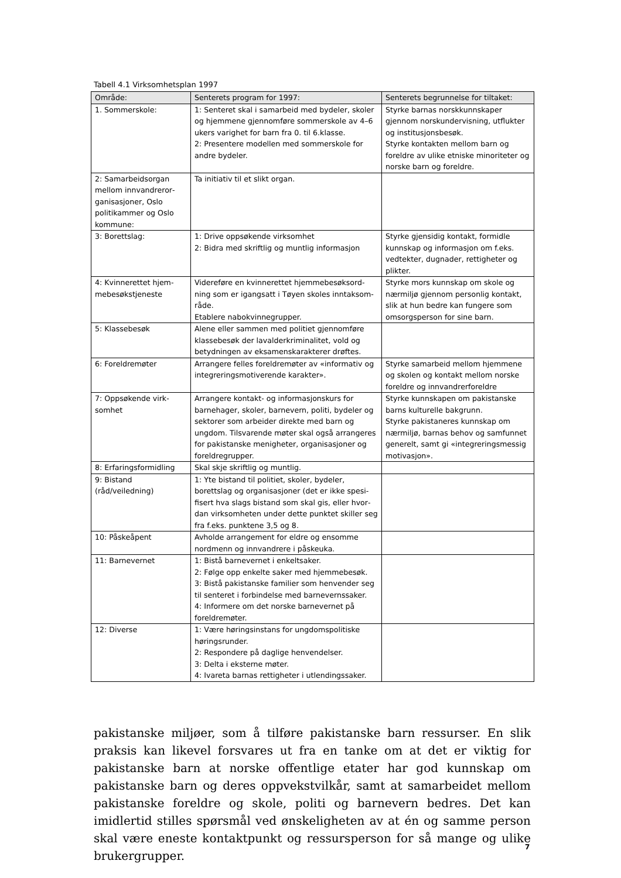Tabell 4.1 Virksomhetsplan 1997
| Område: | Senterets program for 1997: | Senterets begrunnelse for tiltaket: |
| --- | --- | --- |
| 1. Sommerskole: | 1: Senteret skal i samarbeid med bydeler, skoler og hjemmene gjennomføre sommerskole av 4–6 ukers varighet for barn fra 0. til 6.klasse. 2: Presentere modellen med sommerskole for andre bydeler. | Styrke barnas norskkunnskaper gjennom norskundervisning, utflukter og institusjonsbesøk. Styrke kontakten mellom barn og foreldre av ulike etniske minoriteter og norske barn og foreldre. |
| 2: Samarbeidsorgan mellom innvandreror­ganisasjoner, Oslo politikammer og Oslo kommune: | Ta initiativ til et slikt organ. | |
| 3: Borettslag: | 1: Drive oppsøkende virksomhet 2: Bidra med skriftlig og muntlig informasjon | Styrke gjensidig kontakt, formidle kunnskap og informasjon om f.eks. vedtekter, dugnader, rettigheter og plikter. |
| 4: Kvinnerettet hjem­mebesøkstjeneste | Videreføre en kvinnerettet hjemmebesøksord­ning som er igangsatt i Tøyen skoles inntaksom­råde. Etablere nabokvinnegrupper. | Styrke mors kunnskap om skole og nærmiljø gjennom personlig kontakt, slik at hun bedre kan fungere som omsorgsperson for sine barn. |
| 5: Klassebesøk | Alene eller sammen med politiet gjennomføre klassebesøk der lavalderkriminalitet, vold og betydningen av eksamenskarakterer drøftes. | |
| 6: Foreldremøter | Arrangere felles foreldremøter av «informativ og integreringsmotiverende karakter». | Styrke samarbeid mellom hjemmene og skolen og kontakt mellom norske foreldre og innvandrerforeldre |
| 7: Oppsøkende virk­somhet | Arrangere kontakt- og informasjonskurs for barnehager, skoler, barnevern, politi, bydeler og sektorer som arbeider direkte med barn og ungdom. Tilsvarende møter skal også arrangeres for pakistanske menigheter, organisasjoner og foreldregrupper. | Styrke kunnskapen om pakistanske barns kulturelle bakgrunn. Styrke pakistaneres kunnskap om nærmiljø, barnas behov og samfun­net generelt, samt gi «integrer­ingsmessig motivasjon». |
| 8: Erfaringsformidling | Skal skje skriftlig og muntlig. | |
| 9: Bistand (råd/veiledning) | 1: Yte bistand til politiet, skoler, bydeler, borettslag og organisasjoner (det er ikke spesi­fisert hva slags bistand som skal gis, eller hvor­dan virksomheten under dette punktet skiller seg fra f.eks. punktene 3,5 og 8. | |
| 10: Påskeåpent | Avholde arrangement for eldre og ensomme nordmenn og innvandrere i påskeuka. | |
| 11: Barnevernet | 1: Bistå barnevernet i enkeltsaker. 2: Følge opp enkelte saker med hjemmebesøk. 3: Bistå pakistanske familier som henvender seg til senteret i forbindelse med barnevernssaker. 4: Informere om det norske barnevernet på foreldremøter. | |
| 12: Diverse | 1: Være høringsinstans for ungdomspolitiske høringsrunder. 2: Respondere på daglige henvendelser. 3: Delta i eksterne møter. 4: Ivareta barnas rettigheter i utlendingssaker. | |
pakistanske miljøer, som å tilføre pakistanske barn ressurser. En slik praksis kan likevel forsvares ut fra en tanke om at det er viktig for pakistanske barn at norske offentlige etater har god kunnskap om pakistanske barn og deres oppvekstvilkår, samt at samarbeidet mellom pakistanske foreldre og skole, politi og barnevern bedres. Det kan imidlertid stilles spørsmål ved ønskeligheten av at én og samme person skal være eneste kontaktpunkt og ressursperson for så mange og ulike brukergrupper.
7